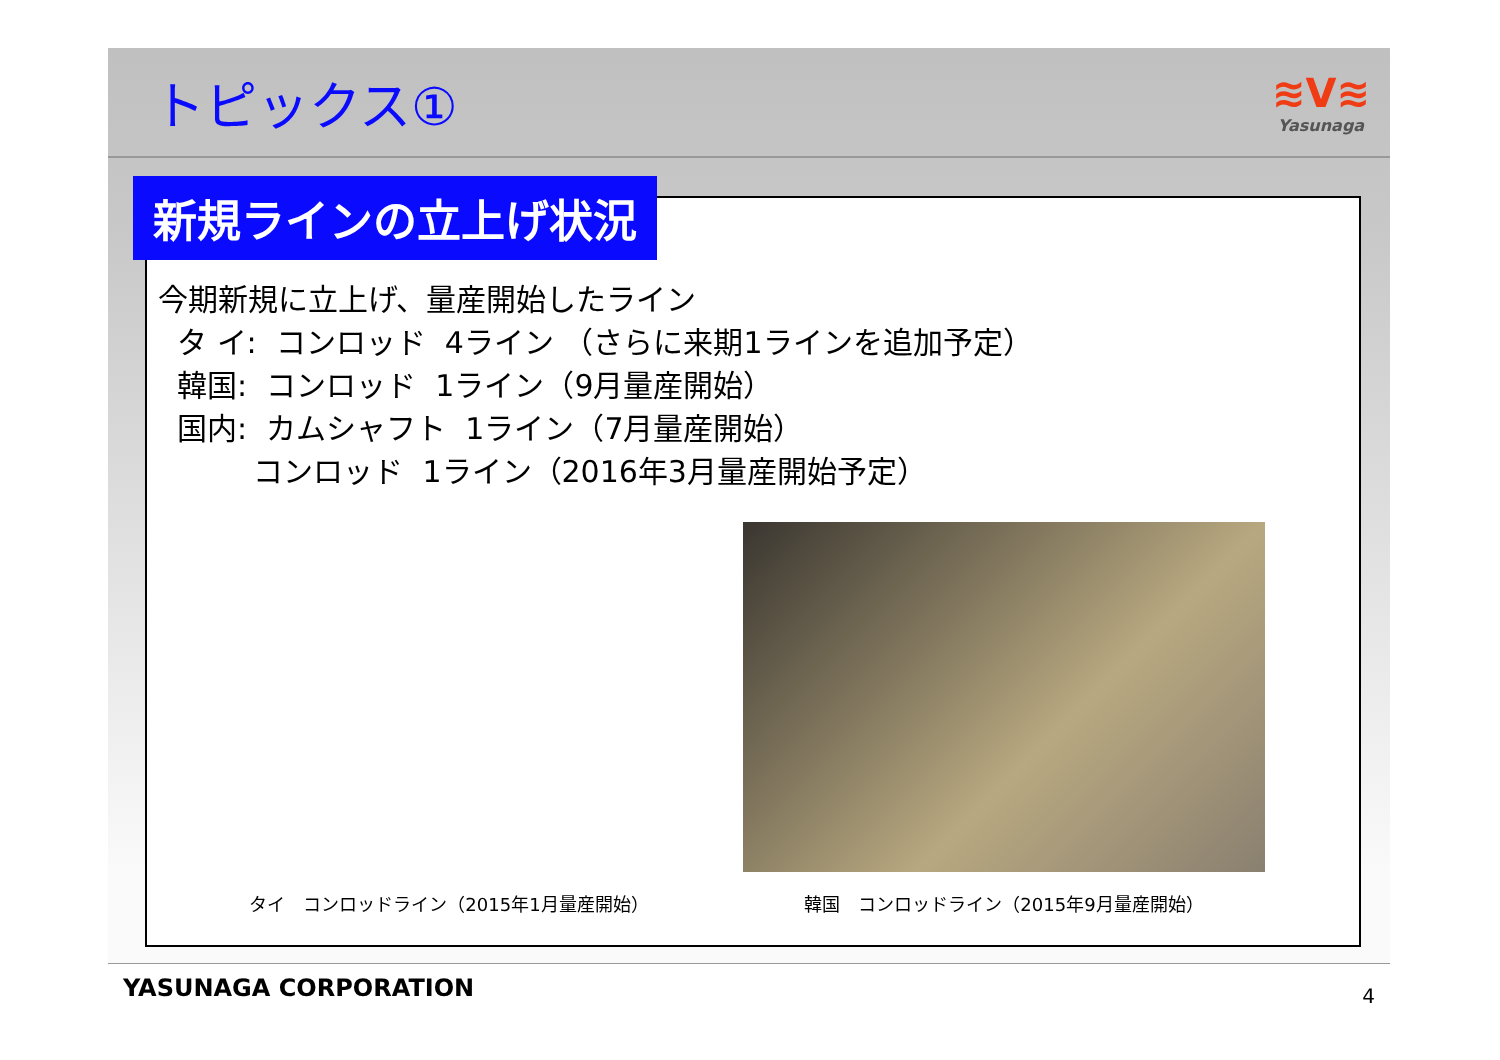トピックス①
≋V≋
Yasunaga
新規ラインの立上げ状況
今期新規に立上げ、量産開始したライン タ イ: コンロッド 4ライン （さらに来期1ラインを追加予定） 韓国: コンロッド 1ライン（9月量産開始） 国内: カムシャフト 1ライン（7月量産開始） コンロッド 1ライン（2016年3月量産開始予定）
タイ　コンロッドライン（2015年1月量産開始） 韓国　コンロッドライン（2015年9月量産開始）
YASUNAGA CORPORATION 4